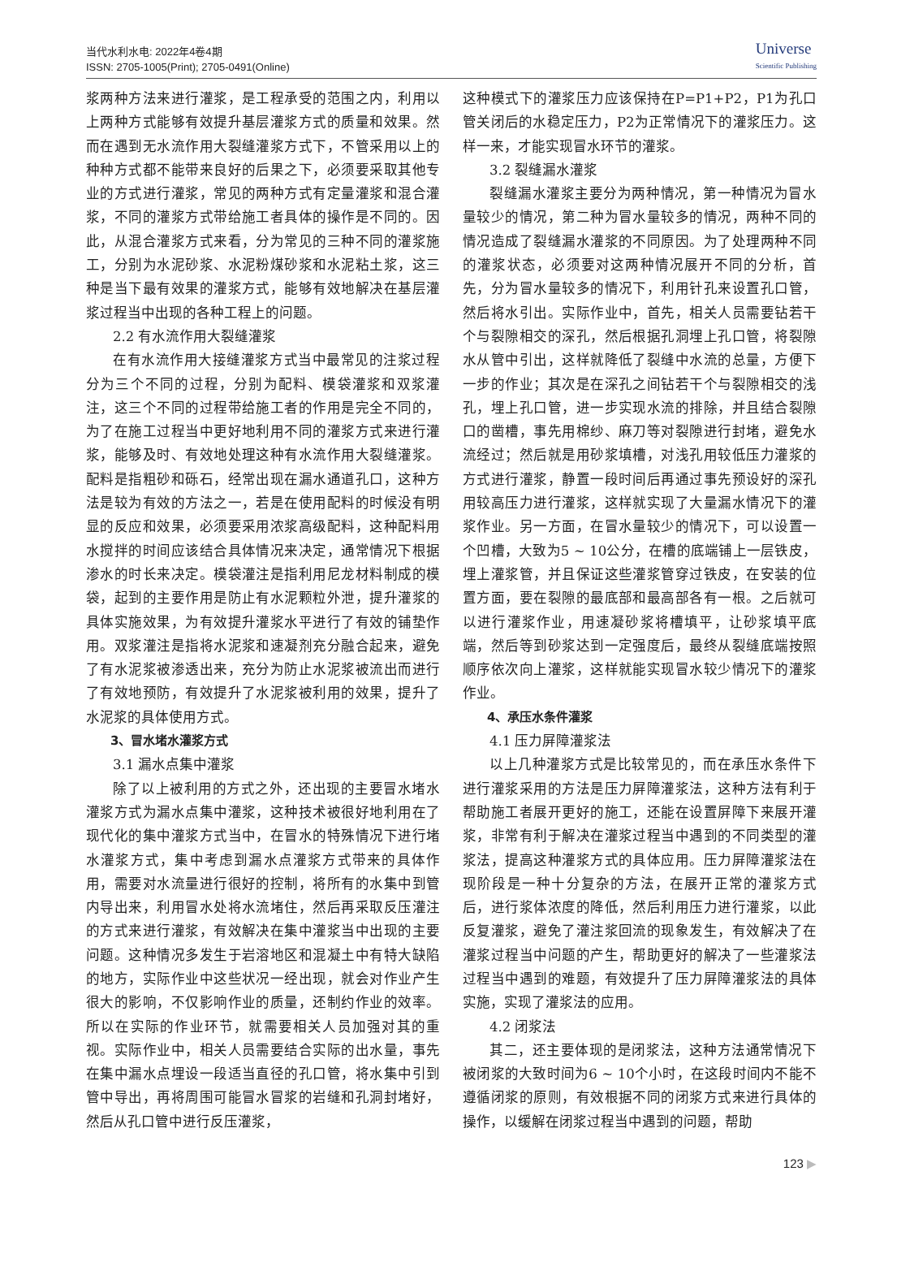当代水利水电: 2022年4卷4期
ISSN: 2705-1005(Print); 2705-0491(Online)
Universe
Scientific Publishing
浆两种方法来进行灌浆，是工程承受的范围之内，利用以上两种方式能够有效提升基层灌浆方式的质量和效果。然而在遇到无水流作用大裂缝灌浆方式下，不管采用以上的种种方式都不能带来良好的后果之下，必须要采取其他专业的方式进行灌浆，常见的两种方式有定量灌浆和混合灌浆，不同的灌浆方式带给施工者具体的操作是不同的。因此，从混合灌浆方式来看，分为常见的三种不同的灌浆施工，分别为水泥砂浆、水泥粉煤砂浆和水泥粘土浆，这三种是当下最有效果的灌浆方式，能够有效地解决在基层灌浆过程当中出现的各种工程上的问题。
2.2 有水流作用大裂缝灌浆
在有水流作用大接缝灌浆方式当中最常见的注浆过程分为三个不同的过程，分别为配料、模袋灌浆和双浆灌注，这三个不同的过程带给施工者的作用是完全不同的，为了在施工过程当中更好地利用不同的灌浆方式来进行灌浆，能够及时、有效地处理这种有水流作用大裂缝灌浆。配料是指粗砂和砾石，经常出现在漏水通道孔口，这种方法是较为有效的方法之一，若是在使用配料的时候没有明显的反应和效果，必须要采用浓浆高级配料，这种配料用水搅拌的时间应该结合具体情况来决定，通常情况下根据渗水的时长来决定。模袋灌注是指利用尼龙材料制成的模袋，起到的主要作用是防止有水泥颗粒外泄，提升灌浆的具体实施效果，为有效提升灌浆水平进行了有效的铺垫作用。双浆灌注是指将水泥浆和速凝剂充分融合起来，避免了有水泥浆被渗透出来，充分为防止水泥浆被流出而进行了有效地预防，有效提升了水泥浆被利用的效果，提升了水泥浆的具体使用方式。
3、冒水堵水灌浆方式
3.1 漏水点集中灌浆
除了以上被利用的方式之外，还出现的主要冒水堵水灌浆方式为漏水点集中灌浆，这种技术被很好地利用在了现代化的集中灌浆方式当中，在冒水的特殊情况下进行堵水灌浆方式，集中考虑到漏水点灌浆方式带来的具体作用，需要对水流量进行很好的控制，将所有的水集中到管内导出来，利用冒水处将水流堵住，然后再采取反压灌注的方式来进行灌浆，有效解决在集中灌浆当中出现的主要问题。这种情况多发生于岩溶地区和混凝土中有特大缺陷的地方，实际作业中这些状况一经出现，就会对作业产生很大的影响，不仅影响作业的质量，还制约作业的效率。所以在实际的作业环节，就需要相关人员加强对其的重视。实际作业中，相关人员需要结合实际的出水量，事先在集中漏水点埋设一段适当直径的孔口管，将水集中引到管中导出，再将周围可能冒水冒浆的岩缝和孔洞封堵好，然后从孔口管中进行反压灌浆，
这种模式下的灌浆压力应该保持在P=P1+P2，P1为孔口管关闭后的水稳定压力，P2为正常情况下的灌浆压力。这样一来，才能实现冒水环节的灌浆。
3.2 裂缝漏水灌浆
裂缝漏水灌浆主要分为两种情况，第一种情况为冒水量较少的情况，第二种为冒水量较多的情况，两种不同的情况造成了裂缝漏水灌浆的不同原因。为了处理两种不同的灌浆状态，必须要对这两种情况展开不同的分析，首先，分为冒水量较多的情况下，利用针孔来设置孔口管，然后将水引出。实际作业中，首先，相关人员需要钻若干个与裂隙相交的深孔，然后根据孔洞埋上孔口管，将裂隙水从管中引出，这样就降低了裂缝中水流的总量，方便下一步的作业；其次是在深孔之间钻若干个与裂隙相交的浅孔，埋上孔口管，进一步实现水流的排除，并且结合裂隙口的凿槽，事先用棉纱、麻刀等对裂隙进行封堵，避免水流经过；然后就是用砂浆填槽，对浅孔用较低压力灌浆的方式进行灌浆，静置一段时间后再通过事先预设好的深孔用较高压力进行灌浆，这样就实现了大量漏水情况下的灌浆作业。另一方面，在冒水量较少的情况下，可以设置一个凹槽，大致为5 ~ 10公分，在槽的底端铺上一层铁皮，埋上灌浆管，并且保证这些灌浆管穿过铁皮，在安装的位置方面，要在裂隙的最底部和最高部各有一根。之后就可以进行灌浆作业，用速凝砂浆将槽填平，让砂浆填平底端，然后等到砂浆达到一定强度后，最终从裂缝底端按照顺序依次向上灌浆，这样就能实现冒水较少情况下的灌浆作业。
4、承压水条件灌浆
4.1 压力屏障灌浆法
以上几种灌浆方式是比较常见的，而在承压水条件下进行灌浆采用的方法是压力屏障灌浆法，这种方法有利于帮助施工者展开更好的施工，还能在设置屏障下来展开灌浆，非常有利于解决在灌浆过程当中遇到的不同类型的灌浆法，提高这种灌浆方式的具体应用。压力屏障灌浆法在现阶段是一种十分复杂的方法，在展开正常的灌浆方式后，进行浆体浓度的降低，然后利用压力进行灌浆，以此反复灌浆，避免了灌注浆回流的现象发生，有效解决了在灌浆过程当中问题的产生，帮助更好的解决了一些灌浆法过程当中遇到的难题，有效提升了压力屏障灌浆法的具体实施，实现了灌浆法的应用。
4.2 闭浆法
其二，还主要体现的是闭浆法，这种方法通常情况下被闭浆的大致时间为6 ~ 10个小时，在这段时间内不能不遵循闭浆的原则，有效根据不同的闭浆方式来进行具体的操作，以缓解在闭浆过程当中遇到的问题，帮助
123 ▶